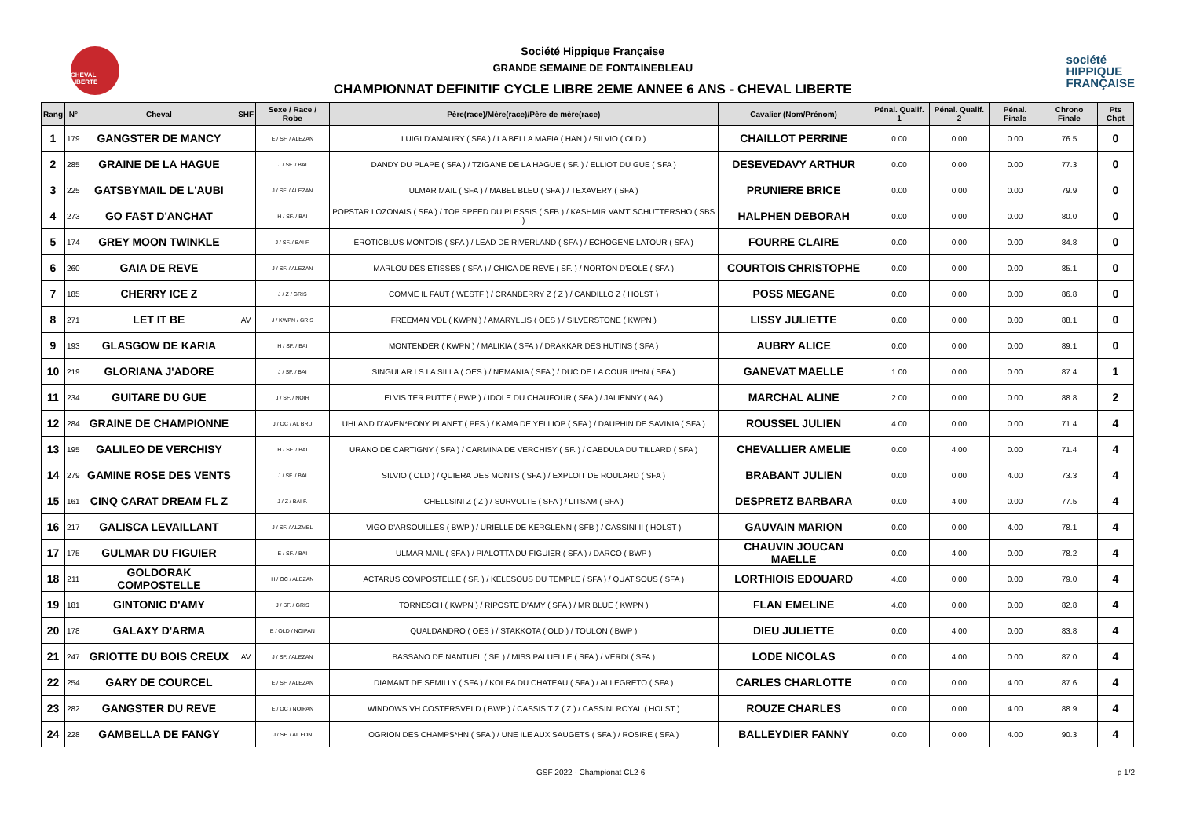CHEVAL LIBERTÉ
Société Hippique Française
GRANDE SEMAINE DE FONTAINEBLEAU
CHAMPIONNAT DEFINITIF CYCLE LIBRE 2EME ANNEE 6 ANS - CHEVAL LIBERTE
société
HIPPIQUE
FRANÇAISE
| Rang | N° | Cheval | SHF | Sexe / Race / Robe | Père(race)/Mère(race)/Père de mère(race) | Cavalier (Nom/Prénom) | Pénal. Qualif. 1 | Pénal. Qualif. 2 | Pénal. Finale | Chrono Finale | Pts Chpt |
| --- | --- | --- | --- | --- | --- | --- | --- | --- | --- | --- | --- |
| 1 | 179 | GANGSTER DE MANCY | | E / SF. / ALEZAN | LUIGI D'AMAURY ( SFA ) / LA BELLA MAFIA ( HAN ) / SILVIO ( OLD ) | CHAILLOT PERRINE | 0.00 | 0.00 | 0.00 | 76.5 | 0 |
| 2 | 285 | GRAINE DE LA HAGUE | | J / SF. / BAI | DANDY DU PLAPE ( SFA ) / TZIGANE DE LA HAGUE ( SF. ) / ELLIOT DU GUE ( SFA ) | DESEVEDAVY ARTHUR | 0.00 | 0.00 | 0.00 | 77.3 | 0 |
| 3 | 225 | GATSBYMAIL DE L'AUBI | | J / SF. / ALEZAN | ULMAR MAIL ( SFA ) / MABEL BLEU ( SFA ) / TEXAVERY ( SFA ) | PRUNIERE BRICE | 0.00 | 0.00 | 0.00 | 79.9 | 0 |
| 4 | 273 | GO FAST D'ANCHAT | | H / SF. / BAI | POPSTAR LOZONAIS ( SFA ) / TOP SPEED DU PLESSIS ( SFB ) / KASHMIR VAN'T SCHUTTERSHO ( SBS ) | HALPHEN DEBORAH | 0.00 | 0.00 | 0.00 | 80.0 | 0 |
| 5 | 174 | GREY MOON TWINKLE | | J / SF. / BAI F. | EROTICBLUS MONTOIS ( SFA ) / LEAD DE RIVERLAND ( SFA ) / ECHOGENE LATOUR ( SFA ) | FOURRE CLAIRE | 0.00 | 0.00 | 0.00 | 84.8 | 0 |
| 6 | 260 | GAIA DE REVE | | J / SF. / ALEZAN | MARLOU DES ETISSES ( SFA ) / CHICA DE REVE ( SF. ) / NORTON D'EOLE ( SFA ) | COURTOIS CHRISTOPHE | 0.00 | 0.00 | 0.00 | 85.1 | 0 |
| 7 | 185 | CHERRY ICE Z | | J / Z / GRIS | COMME IL FAUT ( WESTF ) / CRANBERRY Z ( Z ) / CANDILLO Z ( HOLST ) | POSS MEGANE | 0.00 | 0.00 | 0.00 | 86.8 | 0 |
| 8 | 271 | LET IT BE | AV | J / KWPN / GRIS | FREEMAN VDL ( KWPN ) / AMARYLLIS ( OES ) / SILVERSTONE ( KWPN ) | LISSY JULIETTE | 0.00 | 0.00 | 0.00 | 88.1 | 0 |
| 9 | 193 | GLASGOW DE KARIA | | H / SF. / BAI | MONTENDER ( KWPN ) / MALIKIA ( SFA ) / DRAKKAR DES HUTINS ( SFA ) | AUBRY ALICE | 0.00 | 0.00 | 0.00 | 89.1 | 0 |
| 10 | 219 | GLORIANA J'ADORE | | J / SF. / BAI | SINGULAR LS LA SILLA ( OES ) / NEMANIA ( SFA ) / DUC DE LA COUR II*HN ( SFA ) | GANEVAT MAELLE | 1.00 | 0.00 | 0.00 | 87.4 | 1 |
| 11 | 234 | GUITARE DU GUE | | J / SF. / NOIR | ELVIS TER PUTTE ( BWP ) / IDOLE DU CHAUFOUR ( SFA ) / JALIENNY ( AA ) | MARCHAL ALINE | 2.00 | 0.00 | 0.00 | 88.8 | 2 |
| 12 | 284 | GRAINE DE CHAMPIONNE | | J / OC / AL BRU | UHLAND D'AVEN*PONY PLANET ( PFS ) / KAMA DE YELLIOP ( SFA ) / DAUPHIN DE SAVINIA ( SFA ) | ROUSSEL JULIEN | 4.00 | 0.00 | 0.00 | 71.4 | 4 |
| 13 | 195 | GALILEO DE VERCHISY | | H / SF. / BAI | URANO DE CARTIGNY ( SFA ) / CARMINA DE VERCHISY ( SF. ) / CABDULA DU TILLARD ( SFA ) | CHEVALLIER AMELIE | 0.00 | 4.00 | 0.00 | 71.4 | 4 |
| 14 | 279 | GAMINE ROSE DES VENTS | | J / SF. / BAI | SILVIO ( OLD ) / QUIERA DES MONTS ( SFA ) / EXPLOIT DE ROULARD ( SFA ) | BRABANT JULIEN | 0.00 | 0.00 | 4.00 | 73.3 | 4 |
| 15 | 161 | CINQ CARAT DREAM FL Z | | J / Z / BAI F. | CHELLSINI Z ( Z ) / SURVOLTE ( SFA ) / LITSAM ( SFA ) | DESPRETZ BARBARA | 0.00 | 4.00 | 0.00 | 77.5 | 4 |
| 16 | 217 | GALISCA LEVAILLANT | | J / SF. / ALZMEL | VIGO D'ARSOUILLES ( BWP ) / URIELLE DE KERGLENN ( SFB ) / CASSINI II ( HOLST ) | GAUVAIN MARION | 0.00 | 0.00 | 4.00 | 78.1 | 4 |
| 17 | 175 | GULMAR DU FIGUIER | | E / SF. / BAI | ULMAR MAIL ( SFA ) / PIALOTTA DU FIGUIER ( SFA ) / DARCO ( BWP ) | CHAUVIN JOUCAN MAELLE | 0.00 | 4.00 | 0.00 | 78.2 | 4 |
| 18 | 211 | GOLDORAK COMPOSTELLE | | H / OC / ALEZAN | ACTARUS COMPOSTELLE ( SF. ) / KELESOUS DU TEMPLE ( SFA ) / QUAT'SOUS ( SFA ) | LORTHIOIS EDOUARD | 4.00 | 0.00 | 0.00 | 79.0 | 4 |
| 19 | 181 | GINTONIC D'AMY | | J / SF. / GRIS | TORNESCH ( KWPN ) / RIPOSTE D'AMY ( SFA ) / MR BLUE ( KWPN ) | FLAN EMELINE | 4.00 | 0.00 | 0.00 | 82.8 | 4 |
| 20 | 178 | GALAXY D'ARMA | | E / OLD / NOIPAN | QUALDANDRO ( OES ) / STAKKOTA ( OLD ) / TOULON ( BWP ) | DIEU JULIETTE | 0.00 | 4.00 | 0.00 | 83.8 | 4 |
| 21 | 247 | GRIOTTE DU BOIS CREUX | AV | J / SF. / ALEZAN | BASSANO DE NANTUEL ( SF. ) / MISS PALUELLE ( SFA ) / VERDI ( SFA ) | LODE NICOLAS | 0.00 | 4.00 | 0.00 | 87.0 | 4 |
| 22 | 254 | GARY DE COURCEL | | E / SF. / ALEZAN | DIAMANT DE SEMILLY ( SFA ) / KOLEA DU CHATEAU ( SFA ) / ALLEGRETO ( SFA ) | CARLES CHARLOTTE | 0.00 | 0.00 | 4.00 | 87.6 | 4 |
| 23 | 282 | GANGSTER DU REVE | | E / OC / NOIPAN | WINDOWS VH COSTERSVELD ( BWP ) / CASSIS T Z ( Z ) / CASSINI ROYAL ( HOLST ) | ROUZE CHARLES | 0.00 | 0.00 | 4.00 | 88.9 | 4 |
| 24 | 228 | GAMBELLA DE FANGY | | J / SF. / AL FON | OGRION DES CHAMPS*HN ( SFA ) / UNE ILE AUX SAUGETS ( SFA ) / ROSIRE ( SFA ) | BALLEYDIER FANNY | 0.00 | 0.00 | 4.00 | 90.3 | 4 |
GSF 2022 - Championat CL2-6 p 1/2